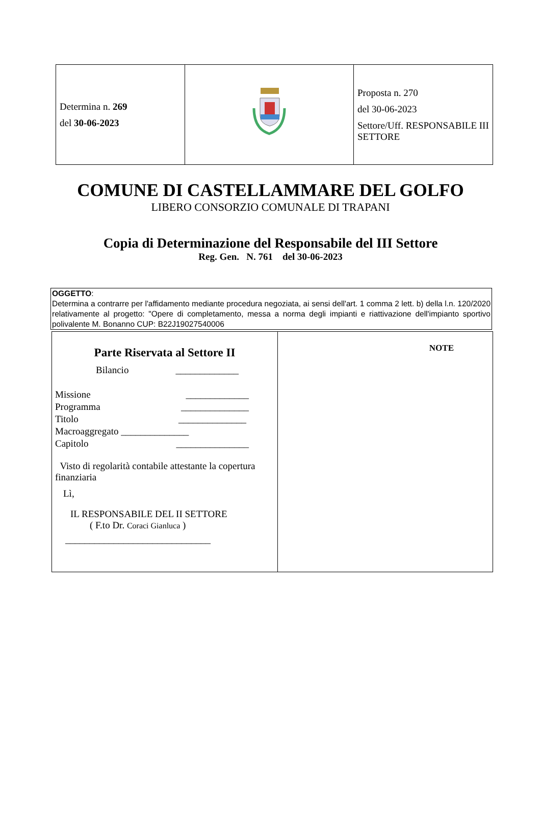| Determina n. 269 del 30-06-2023 | | Proposta n. 270 del 30-06-2023 Settore/Uff. RESPONSABILE III SETTORE |
COMUNE DI CASTELLAMMARE DEL GOLFO
LIBERO CONSORZIO COMUNALE DI TRAPANI
Copia di Determinazione del Responsabile del III Settore
Reg. Gen. N. 761 del 30-06-2023
OGGETTO:
Determina a contrarre per l'affidamento mediante procedura negoziata, ai sensi dell'art. 1 comma 2 lett. b) della l.n. 120/2020 relativamente al progetto: "Opere di completamento, messa a norma degli impianti e riattivazione dell'impianto sportivo polivalente M. Bonanno CUP: B22J19027540006
| Parte Riservata al Settore II Bilancio _____________ Missione _____________ Programma ______________ Titolo ______________ Macroaggregato ______________ Capitolo _______________ Visto di regolarità contabile attestante la copertura finanziaria Lì, IL RESPONSABILE DEL II SETTORE ( F.to Dr. Coraci Gianluca ) ______________________________ | NOTE |